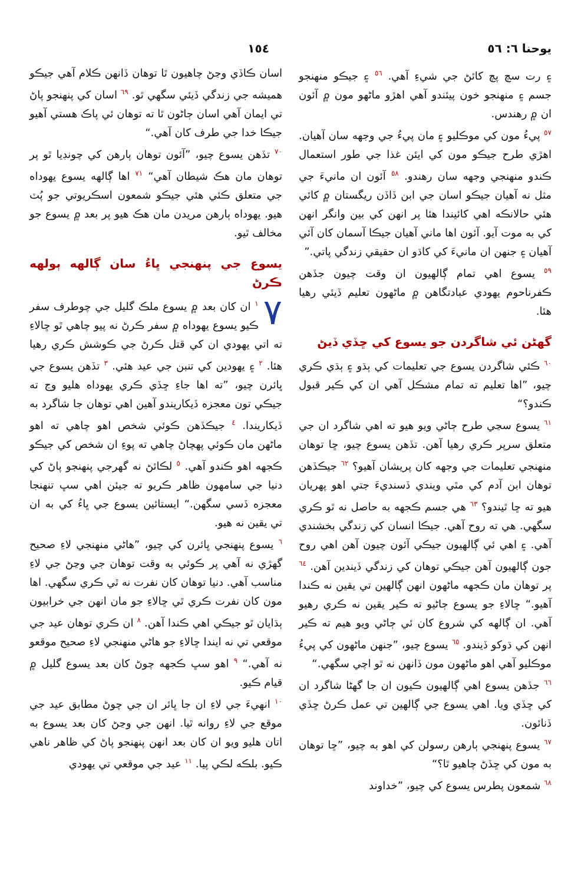يوحنا ٦: ٥٦ ١٥٤
۽ رت سچ پچ کائڻ جي شيءِ آهي. ٥٦ ۽ جيڪو منهنجو جسم ۽ منهنجو خون پيئندو آهي اهڙو ماڻهو مون ۾ آئون ان ۾ رهندس.
٥٧ پيءُ مون کي موڪليو ۽ مان پيءُ جي وجهه سان آهيان. اهڙي طرح جيڪو مون کي ايئن غذا جي طور استعمال ڪندو منهنجي وجهه سان رهندو. ٥٨ آئون ان مانيءَ جي مثل نه آهيان جيڪو اسان جي ابن ڏاڏن ريگستان ۾ کائي هئي حالانڪه اهي کائيندا هئا پر انهن کي بين وانگر انهن کي به موت آيو. آئون اها ماني آهيان جيڪا آسمان کان آئي آهيان ۽ جنهن ان مانيءَ کي کاڌو ان حقيقي زندگي پاتي.”
٥٩ يسوع اهي تمام ڳالهيون ان وقت چيون جڏهن ڪفرناحوم يهودي عبادتگاهن ۾ ماڻهون تعليم ڏيئي رهيا هئا.
گهڻن ئي شاگردن جو يسوع کي ڇڏي ڏيڻ
٦٠ ڪئي شاگردن يسوع جي تعليمات کي ٻڌو ۽ ٻڌي ڪري چيو، ”اها تعليم ته تمام مشڪل آهي ان کي ڪير قبول ڪندو؟“
٦١ يسوع سڃي طرح ڄاڻي ويو هيو ته اهي شاگرد ان جي متعلق سرپر ڪري رهيا آهن. تڏهن يسوع چيو، ڇا توهان منهنجي تعليمات جي وجهه کان پريشان آهيو؟ ٦٢ جيڪڏهن توهان ابن آدم کي مٿي ويندي ڏسنديءَ جتي اهو پهريان هيو ته ڇا ٿيندو؟ ٦٣ هي جسم ڪجهه به حاصل نه ٿو ڪري سگهي. هي ته روح آهي. جيڪا انسان کي زندگي بخشندي آهي. ۽ اهي ئي ڳالهيون جيڪي آئون چيون آهن اهي روح جون ڳالهيون آهن جيڪي توهان کي زندگي ڏيندين آهن. ٦٤ پر توهان مان ڪجهه ماڻهون انهن ڳالهين تي يقين نه ڪندا آهيو.“ ڇالاءِ جو يسوع ڄاڻيو ته ڪير يقين نه ڪري رهيو آهي. ان ڳالهه کي شروع کان ئي ڄاڻي ويو هيم ته ڪير انهن کي ڌوکو ڏيندو. ٦٥ يسوع چيو، ”جنهن ماڻهون کي پيءُ موڪليو آهي اهو ماڻهون مون ڏانهن نه ٿو اچي سگهي.“
٦٦ جڏهن يسوع اهي ڳالهيون ڪيون ان جا گهڻا شاگرد ان کي ڇڏي ويا. اهي يسوع جي ڳالهين تي عمل ڪرڻ ڇڏي ڏنائون.
٦٧ يسوع پنهنجي ٻارهن رسولن کي اهو به چيو، ”ڇا توهان به مون کي ڇڏڻ چاهيو ٿا؟“
٦٨ شمعون پطرس يسوع کي چيو، ”خداوند
اسان ڪاڏي وڃڻ چاهيون ٿا توهان ڏانهن ڪلام آهي جيڪو هميشه جي زندگي ڏيئي سگهي ٿو. ٦٩ اسان کي پنهنجو پاڻ تي ايمان آهي اسان ڄاڻون ٿا ته توهان ئي پاڪ هستي آهيو جيڪا خدا جي طرف کان آهي.“
٧٠ تڏهن يسوع چيو، ”آئون توهان ٻارهن کي چونڊيا ٿو پر توهان مان هڪ شيطان آهي“ ٧١ اها ڳالهه يسوع يهوداه جي متعلق ڪئي هئي جيڪو شمعون اسڪريوتي جو پُٽ هيو. يهوداه ٻارهن مريدن مان هڪ هيو پر بعد ۾ يسوع جو مخالف ٿيو.
يسوع جي پنهنجي ڀاءُ سان ڳالهه ٻولهه ڪرڻ
٧ ١ ان کان بعد ۾ يسوع ملڪ گليل جي چوطرف سفر ڪيو يسوع يهوداه ۾ سفر ڪرڻ نه پيو چاهي ٿو ڇالاءِ ته اتي يهودي ان کي قتل ڪرڻ جي ڪوشش ڪري رهيا هئا. ٢ ۽ يهودين کي تنبن جي عيد هئي. ٣ تڏهن يسوع جي ڀائرن چيو، ”ته اها جاءِ ڇڏي ڪري يهوداه هليو وڃ ته جيڪي تون معجزه ڏيکاريندو آهين اهي توهان جا شاگرد به ڏيکاريندا. ٤ جيڪڏهن ڪوئي شخص اهو چاهي ته اهو ماڻهن مان ڪوئي پهچاڻ چاهي ته پوءِ ان شخص کي جيڪو ڪجهه اهو ڪندو آهي. ٥ لڪائڻ نه گهرجي پنهنجو پاڻ کي دنيا جي سامهون ظاهر ڪريو ته جيئن اهي سڀ تنهنجا معجزه ڏسي سگهن.“ ايستائين يسوع جي ڀاءُ کي به ان تي يقين نه هيو.
٦ يسوع پنهنجي ڀائرن کي چيو، ”هاڻي منهنجي لاءِ صحيح گهڙي نه آهي پر ڪوئي به وقت توهان جي وڃڻ جي لاءِ مناسب آهي. دنيا توهان کان نفرت نه ٿي ڪري سگهي. اها مون کان نفرت ڪري ٿي ڇالاءِ جو مان انهن جي خرابيون ٻڌايان ٿو جيڪي اهي ڪندا آهن. ٨ ان ڪري توهان عيد جي موقعي تي نه ايندا ڇالاءِ جو هاڻي منهنجي لاءِ صحيح موقعو نه آهي.“ ٩ اهو سڀ ڪجهه چوڻ کان بعد يسوع گليل ۾ قيام ڪيو.
١٠ انهيءَ جي لاءِ ان جا ڀائر ان جي چوڻ مطابق عيد جي موقع جي لاءِ روانه ٿيا. انهن جي وڃڻ کان بعد يسوع به اتان هليو ويو ان کان بعد انهن پنهنجو پاڻ کي ظاهر ناهي ڪيو. بلڪه لڪي پيا. ١١ عيد جي موقعي تي يهودي